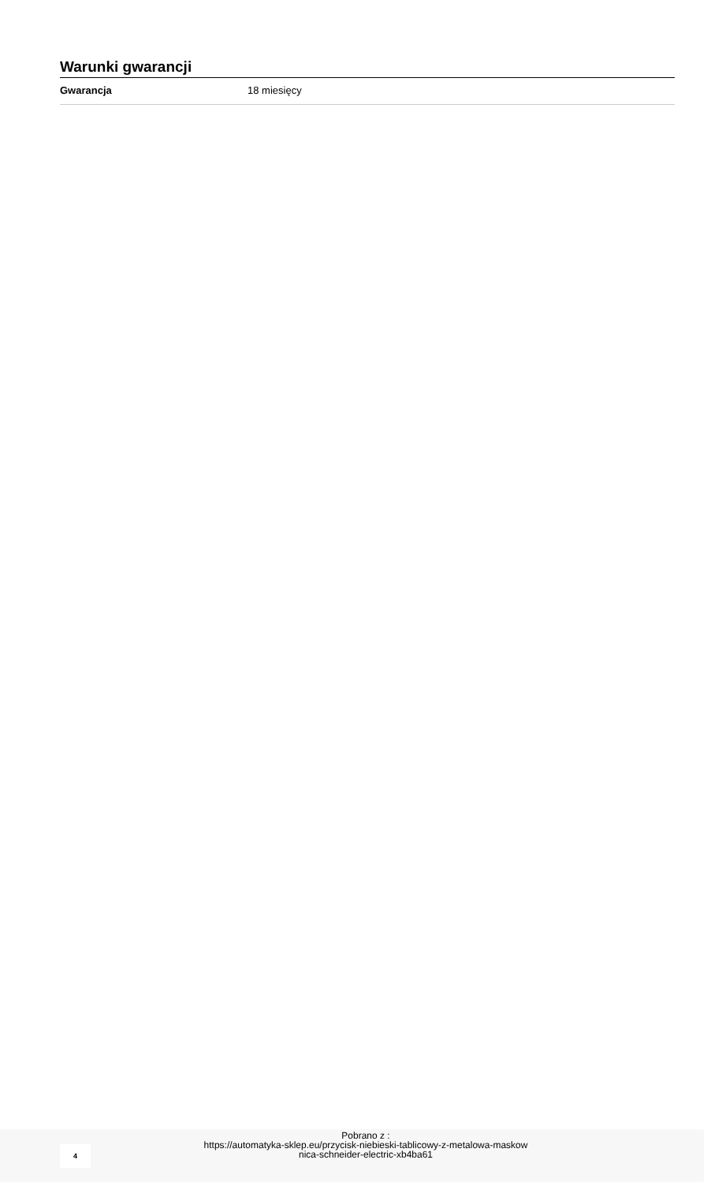Warunki gwarancji
| Gwarancja | 18 miesięcy |
4
Pobrano z :
https://automatyka-sklep.eu/przycisk-niebieski-tablicowy-z-metalowa-maskow
nica-schneider-electric-xb4ba61